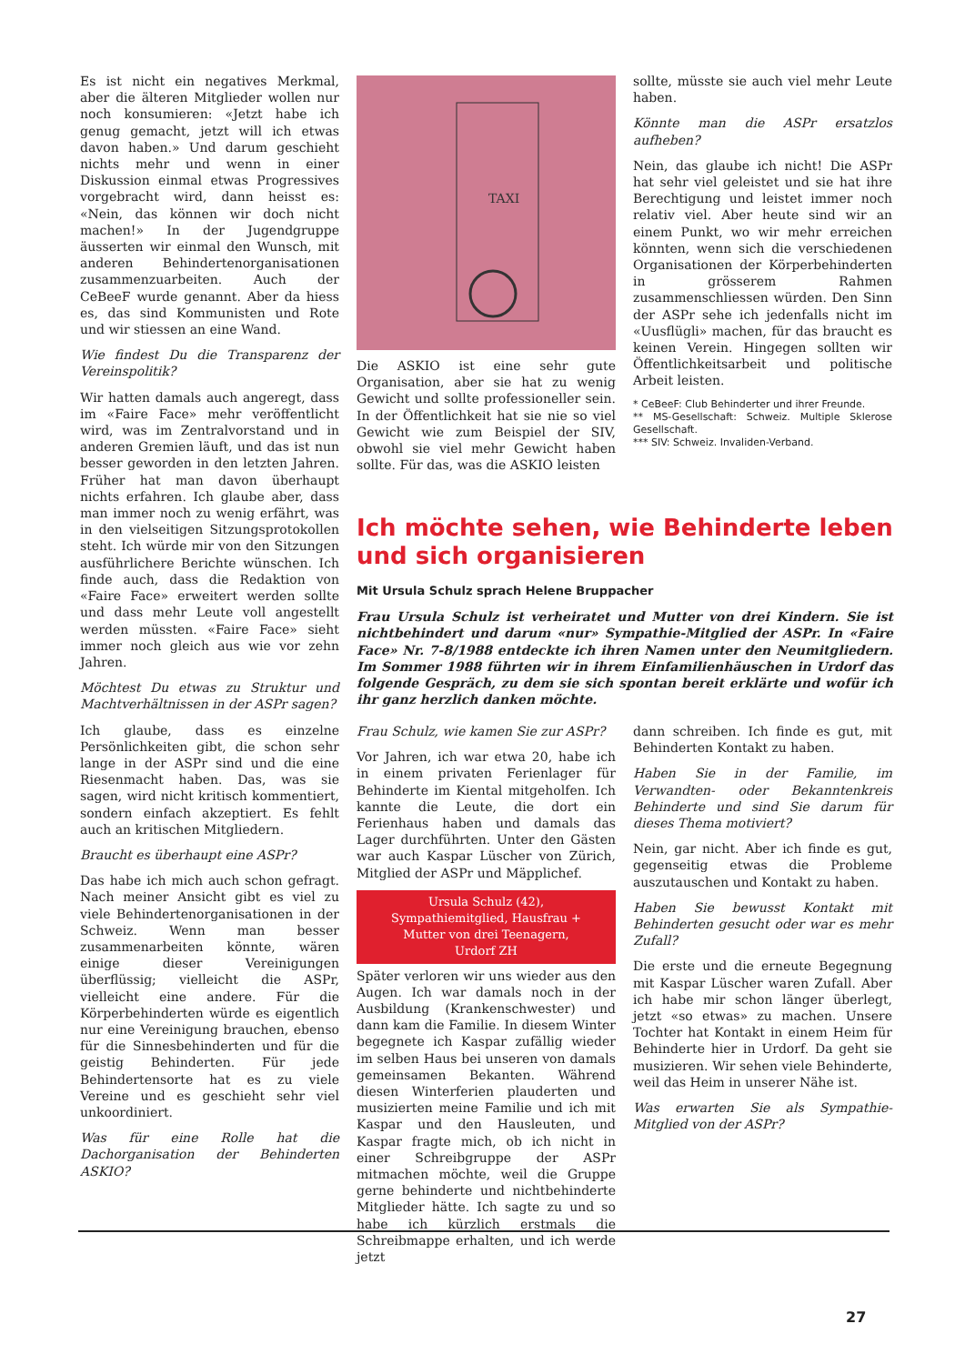Es ist nicht ein negatives Merkmal, aber die älteren Mitglieder wollen nur noch konsumieren: «Jetzt habe ich genug gemacht, jetzt will ich etwas davon haben.» Und darum geschieht nichts mehr und wenn in einer Diskussion einmal etwas Progressives vorgebracht wird, dann heisst es: «Nein, das können wir doch nicht machen!» In der Jugendgruppe äusserten wir einmal den Wunsch, mit anderen Behindertenorganisationen zusammenzuarbeiten. Auch der CeBeeF wurde genannt. Aber da hiess es, das sind Kommunisten und Rote und wir stiessen an eine Wand.
Wie findest Du die Transparenz der Vereinspolitik?
Wir hatten damals auch angeregt, dass im «Faire Face» mehr veröffentlicht wird, was im Zentralvorstand und in anderen Gremien läuft, und das ist nun besser geworden in den letzten Jahren. Früher hat man davon überhaupt nichts erfahren. Ich glaube aber, dass man immer noch zu wenig erfährt, was in den vielseitigen Sitzungsprotokollen steht. Ich würde mir von den Sitzungen ausführlichere Berichte wünschen. Ich finde auch, dass die Redaktion von «Faire Face» erweitert werden sollte und dass mehr Leute voll angestellt werden müssten. «Faire Face» sieht immer noch gleich aus wie vor zehn Jahren.
Möchtest Du etwas zu Struktur und Machtverhältnissen in der ASPr sagen?
Ich glaube, dass es einzelne Persönlichkeiten gibt, die schon sehr lange in der ASPr sind und die eine Riesenmacht haben. Das, was sie sagen, wird nicht kritisch kommentiert, sondern einfach akzeptiert. Es fehlt auch an kritischen Mitgliedern.
Braucht es überhaupt eine ASPr?
Das habe ich mich auch schon gefragt. Nach meiner Ansicht gibt es viel zu viele Behindertenorganisationen in der Schweiz. Wenn man besser zusammenarbeiten könnte, wären einige dieser Vereinigungen überflüssig; vielleicht die ASPr, vielleicht eine andere. Für die Körperbehinderten würde es eigentlich nur eine Vereinigung brauchen, ebenso für die Sinnesbehinderten und für die geistig Behinderten. Für jede Behindertensorte hat es zu viele Vereine und es geschieht sehr viel unkoordiniert.
Was für eine Rolle hat die Dachorganisation der Behinderten ASKIO?
TAXI
Die ASKIO ist eine sehr gute Organisation, aber sie hat zu wenig Gewicht und sollte professioneller sein. In der Öffentlichkeit hat sie nie so viel Gewicht wie zum Beispiel der SIV, obwohl sie viel mehr Gewicht haben sollte. Für das, was die ASKIO leisten
sollte, müsste sie auch viel mehr Leute haben.
Könnte man die ASPr ersatzlos aufheben?
Nein, das glaube ich nicht! Die ASPr hat sehr viel geleistet und sie hat ihre Berechtigung und leistet immer noch relativ viel. Aber heute sind wir an einem Punkt, wo wir mehr erreichen könnten, wenn sich die verschiedenen Organisationen der Körperbehinderten in grösserem Rahmen zusammenschliessen würden. Den Sinn der ASPr sehe ich jedenfalls nicht im «Uusflügli» machen, für das braucht es keinen Verein. Hingegen sollten wir Öffentlichkeitsarbeit und politische Arbeit leisten.
* CeBeeF: Club Behinderter und ihrer Freunde.
** MS-Gesellschaft: Schweiz. Multiple Sklerose Gesellschaft.
*** SIV: Schweiz. Invaliden-Verband.
Ich möchte sehen, wie Behinderte leben und sich organisieren
Mit Ursula Schulz sprach Helene Bruppacher
Frau Ursula Schulz ist verheiratet und Mutter von drei Kindern. Sie ist nichtbehindert und darum «nur» Sympathie-Mitglied der ASPr. In «Faire Face» Nr. 7-8/1988 entdeckte ich ihren Namen unter den Neumitgliedern. Im Sommer 1988 führten wir in ihrem Einfamilienhäuschen in Urdorf das folgende Gespräch, zu dem sie sich spontan bereit erklärte und wofür ich ihr ganz herzlich danken möchte.
Frau Schulz, wie kamen Sie zur ASPr?
Vor Jahren, ich war etwa 20, habe ich in einem privaten Ferienlager für Behinderte im Kiental mitgeholfen. Ich kannte die Leute, die dort ein Ferienhaus haben und damals das Lager durchführten. Unter den Gästen war auch Kaspar Lüscher von Zürich, Mitglied der ASPr und Mäpplichef.
Ursula Schulz (42),
Sympathiemitglied, Hausfrau +
Mutter von drei Teenagern,
Urdorf ZH
Später verloren wir uns wieder aus den Augen. Ich war damals noch in der Ausbildung (Krankenschwester) und dann kam die Familie. In diesem Winter begegnete ich Kaspar zufällig wieder im selben Haus bei unseren von damals gemeinsamen Bekanten. Während diesen Winterferien plauderten und musizierten meine Familie und ich mit Kaspar und den Hausleuten, und Kaspar fragte mich, ob ich nicht in einer Schreibgruppe der ASPr mitmachen möchte, weil die Gruppe gerne behinderte und nichtbehinderte Mitglieder hätte. Ich sagte zu und so habe ich kürzlich erstmals die Schreibmappe erhalten, und ich werde jetzt
dann schreiben. Ich finde es gut, mit Behinderten Kontakt zu haben.
Haben Sie in der Familie, im Verwandten- oder Bekanntenkreis Behinderte und sind Sie darum für dieses Thema motiviert?
Nein, gar nicht. Aber ich finde es gut, gegenseitig etwas die Probleme auszutauschen und Kontakt zu haben.
Haben Sie bewusst Kontakt mit Behinderten gesucht oder war es mehr Zufall?
Die erste und die erneute Begegnung mit Kaspar Lüscher waren Zufall. Aber ich habe mir schon länger überlegt, jetzt «so etwas» zu machen. Unsere Tochter hat Kontakt in einem Heim für Behinderte hier in Urdorf. Da geht sie musizieren. Wir sehen viele Behinderte, weil das Heim in unserer Nähe ist.
Was erwarten Sie als Sympathie-Mitglied von der ASPr?
27